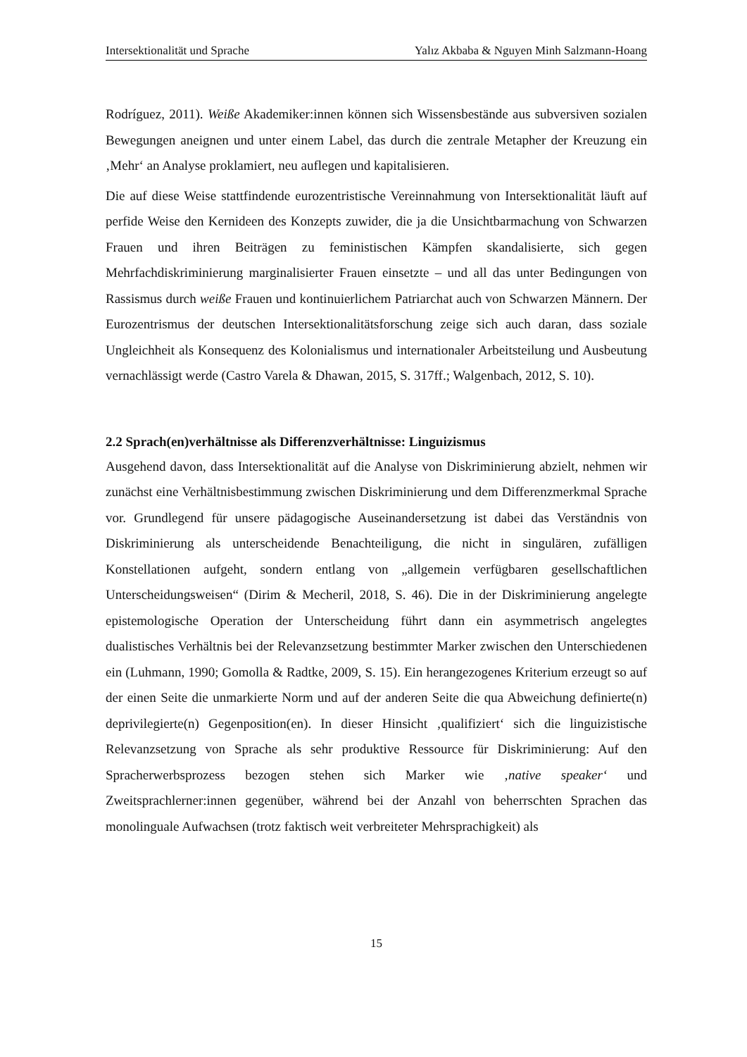Intersektionalität und Sprache Yalız Akbaba & Nguyen Minh Salzmann-Hoang
Rodríguez, 2011). Weiße Akademiker:innen können sich Wissensbestände aus subversiven sozialen Bewegungen aneignen und unter einem Label, das durch die zentrale Metapher der Kreuzung ein ‚Mehr‘ an Analyse proklamiert, neu auflegen und kapitalisieren.
Die auf diese Weise stattfindende eurozentristische Vereinnahmung von Intersektionalität läuft auf perfide Weise den Kernideen des Konzepts zuwider, die ja die Unsichtbarmachung von Schwarzen Frauen und ihren Beiträgen zu feministischen Kämpfen skandalisierte, sich gegen Mehrfachdiskriminierung marginalisierter Frauen einsetzte – und all das unter Bedingungen von Rassismus durch weiße Frauen und kontinuierlichem Patriarchat auch von Schwarzen Männern. Der Eurozentrismus der deutschen Intersektionalitätsforschung zeige sich auch daran, dass soziale Ungleichheit als Konsequenz des Kolonialismus und internationaler Arbeitsteilung und Ausbeutung vernachlässigt werde (Castro Varela & Dhawan, 2015, S. 317ff.; Walgenbach, 2012, S. 10).
2.2 Sprach(en)verhältnisse als Differenzverhältnisse: Linguizismus
Ausgehend davon, dass Intersektionalität auf die Analyse von Diskriminierung abzielt, nehmen wir zunächst eine Verhältnisbestimmung zwischen Diskriminierung und dem Differenzmerkmal Sprache vor. Grundlegend für unsere pädagogische Auseinandersetzung ist dabei das Verständnis von Diskriminierung als unterscheidende Benachteiligung, die nicht in singulären, zufälligen Konstellationen aufgeht, sondern entlang von „allgemein verfügbaren gesellschaftlichen Unterscheidungsweisen“ (Dirim & Mecheril, 2018, S. 46). Die in der Diskriminierung angelegte epistemologische Operation der Unterscheidung führt dann ein asymmetrisch angelegtes dualistisches Verhältnis bei der Relevanzsetzung bestimmter Marker zwischen den Unterschiedenen ein (Luhmann, 1990; Gomolla & Radtke, 2009, S. 15). Ein herangezogenes Kriterium erzeugt so auf der einen Seite die unmarkierte Norm und auf der anderen Seite die qua Abweichung definierte(n) deprivilegierte(n) Gegenposition(en). In dieser Hinsicht ‚qualifiziert‘ sich die linguizistische Relevanzsetzung von Sprache als sehr produktive Ressource für Diskriminierung: Auf den Spracherwerbsprozess bezogen stehen sich Marker wie ‚native speaker‘ und Zweitsprachlerner:innen gegenüber, während bei der Anzahl von beherrschten Sprachen das monolinguale Aufwachsen (trotz faktisch weit verbreiteter Mehrsprachigkeit) als
15